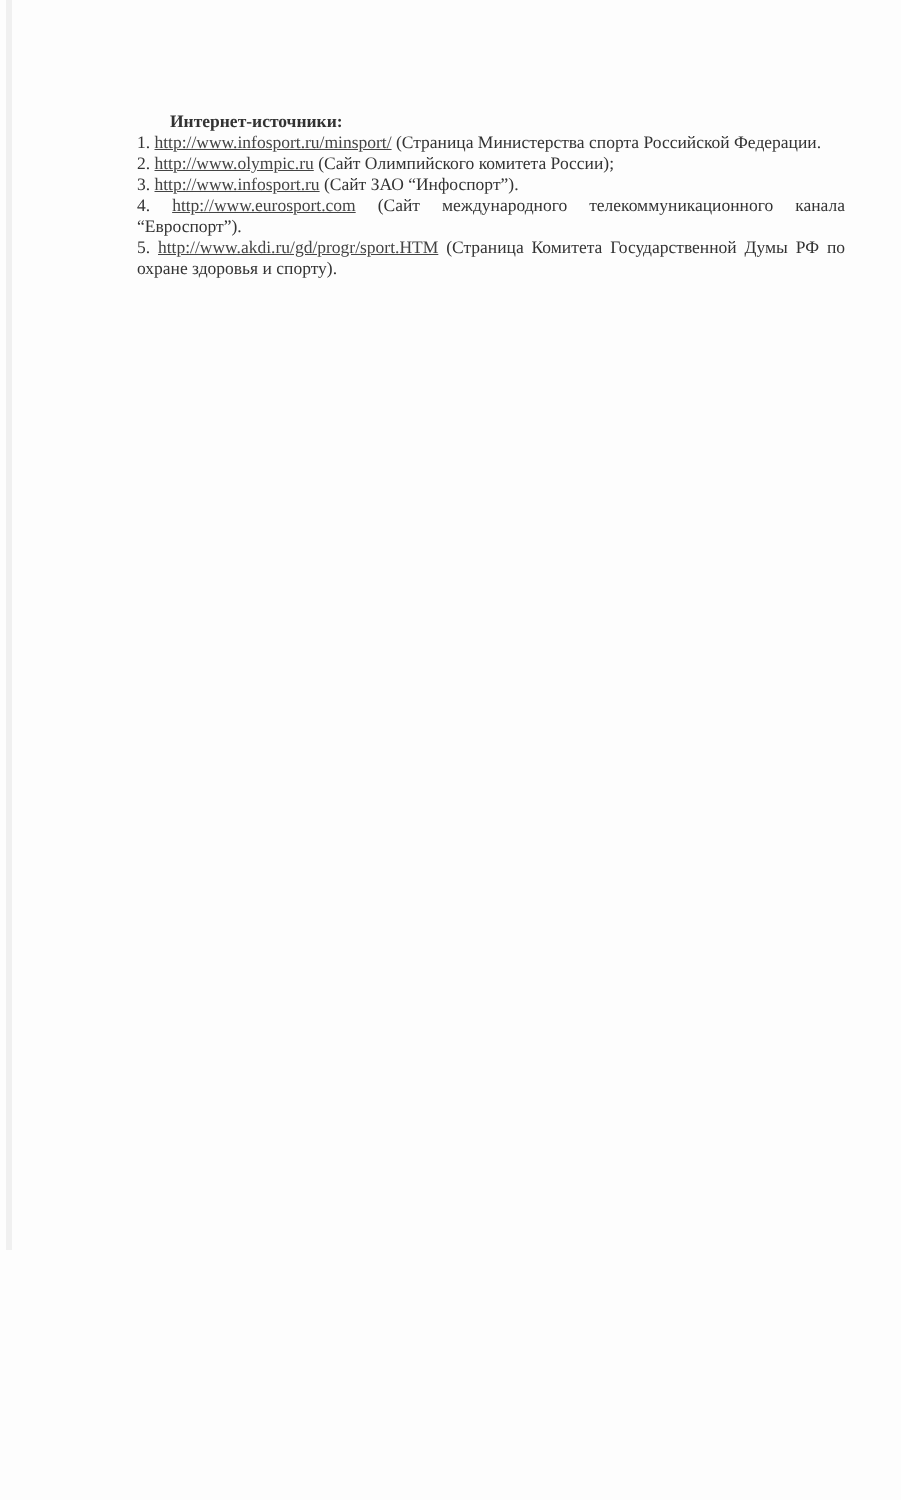Интернет-источники:
1. http://www.infosport.ru/minsport/ (Страница Министерства спорта Российской Федерации.
2. http://www.olympic.ru (Сайт Олимпийского комитета России);
3. http://www.infosport.ru (Сайт ЗАО “Инфоспорт”).
4. http://www.eurosport.com (Сайт международного телекоммуникационного канала “Евроспорт”).
5. http://www.akdi.ru/gd/progr/sport.HTM (Страница Комитета Государственной Думы РФ по охране здоровья и спорту).